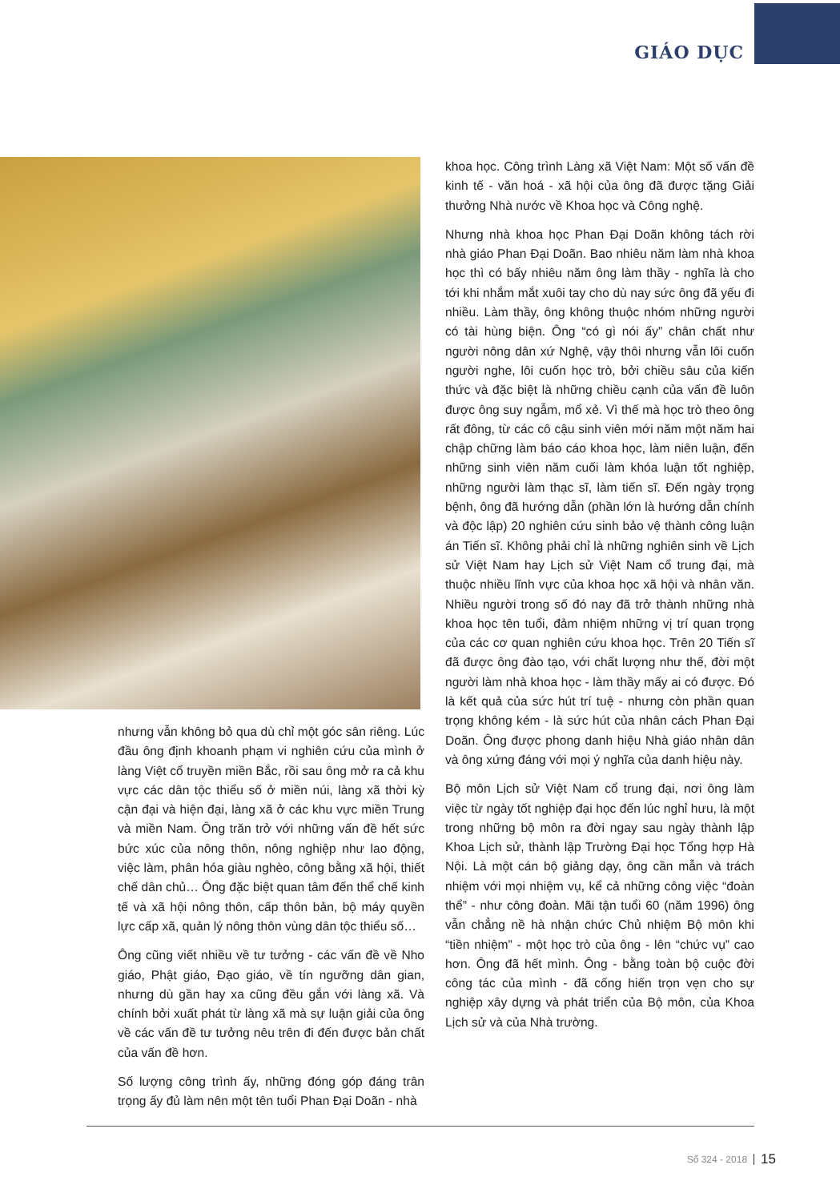GIÁO DỤC
nhưng vẫn không bỏ qua dù chỉ một góc sân riêng. Lúc đầu ông định khoanh phạm vi nghiên cứu của mình ở làng Việt cổ truyền miền Bắc, rồi sau ông mở ra cả khu vực các dân tộc thiểu số ở miền núi, làng xã thời kỳ cận đại và hiện đại, làng xã ở các khu vực miền Trung và miền Nam. Ông trăn trở với những vấn đề hết sức bức xúc của nông thôn, nông nghiệp như lao động, việc làm, phân hóa giàu nghèo, công bằng xã hội, thiết chế dân chủ… Ông đặc biệt quan tâm đến thể chế kinh tế và xã hội nông thôn, cấp thôn bản, bộ máy quyền lực cấp xã, quản lý nông thôn vùng dân tộc thiểu số…
Ông cũng viết nhiều về tư tưởng - các vấn đề về Nho giáo, Phật giáo, Đạo giáo, về tín ngưỡng dân gian, nhưng dù gần hay xa cũng đều gắn với làng xã. Và chính bởi xuất phát từ làng xã mà sự luận giải của ông về các vấn đề tư tưởng nêu trên đi đến được bản chất của vấn đề hơn.
Số lượng công trình ấy, những đóng góp đáng trân trọng ấy đủ làm nên một tên tuổi Phan Đại Doãn - nhà
khoa học. Công trình Làng xã Việt Nam: Một số vấn đề kinh tế - văn hoá - xã hội của ông đã được tặng Giải thưởng Nhà nước về Khoa học và Công nghệ.
Nhưng nhà khoa học Phan Đại Doãn không tách rời nhà giáo Phan Đại Doãn. Bao nhiêu năm làm nhà khoa học thì có bấy nhiêu năm ông làm thầy - nghĩa là cho tới khi nhắm mắt xuôi tay cho dù nay sức ông đã yếu đi nhiều. Làm thầy, ông không thuộc nhóm những người có tài hùng biện. Ông “có gì nói ấy” chân chất như người nông dân xứ Nghệ, vậy thôi nhưng vẫn lôi cuốn người nghe, lôi cuốn học trò, bởi chiều sâu của kiến thức và đặc biệt là những chiều cạnh của vấn đề luôn được ông suy ngẫm, mổ xẻ. Vì thế mà học trò theo ông rất đông, từ các cô cậu sinh viên mới năm một năm hai chập chững làm báo cáo khoa học, làm niên luận, đến những sinh viên năm cuối làm khóa luận tốt nghiệp, những người làm thạc sĩ, làm tiến sĩ. Đến ngày trọng bệnh, ông đã hướng dẫn (phần lớn là hướng dẫn chính và độc lập) 20 nghiên cứu sinh bảo vệ thành công luận án Tiến sĩ. Không phải chỉ là những nghiên sinh về Lịch sử Việt Nam hay Lịch sử Việt Nam cổ trung đại, mà thuộc nhiều lĩnh vực của khoa học xã hội và nhân văn. Nhiều người trong số đó nay đã trở thành những nhà khoa học tên tuổi, đảm nhiệm những vị trí quan trọng của các cơ quan nghiên cứu khoa học. Trên 20 Tiến sĩ đã được ông đào tạo, với chất lượng như thế, đời một người làm nhà khoa học - làm thầy mấy ai có được. Đó là kết quả của sức hút trí tuệ - nhưng còn phần quan trọng không kém - là sức hút của nhân cách Phan Đại Doãn. Ông được phong danh hiệu Nhà giáo nhân dân và ông xứng đáng với mọi ý nghĩa của danh hiệu này.
Bộ môn Lịch sử Việt Nam cổ trung đại, nơi ông làm việc từ ngày tốt nghiệp đại học đến lúc nghỉ hưu, là một trong những bộ môn ra đời ngay sau ngày thành lập Khoa Lịch sử, thành lập Trường Đại học Tổng hợp Hà Nội. Là một cán bộ giảng dạy, ông cần mẫn và trách nhiệm với mọi nhiệm vụ, kể cả những công việc “đoàn thể” - như công đoàn. Mãi tận tuổi 60 (năm 1996) ông vẫn chẳng nề hà nhận chức Chủ nhiệm Bộ môn khi “tiền nhiệm” - một học trò của ông - lên “chức vụ” cao hơn. Ông đã hết mình. Ông - bằng toàn bộ cuộc đời công tác của mình - đã cống hiến trọn vẹn cho sự nghiệp xây dựng và phát triển của Bộ môn, của Khoa Lịch sử và của Nhà trường.
Số 324 - 2018 15